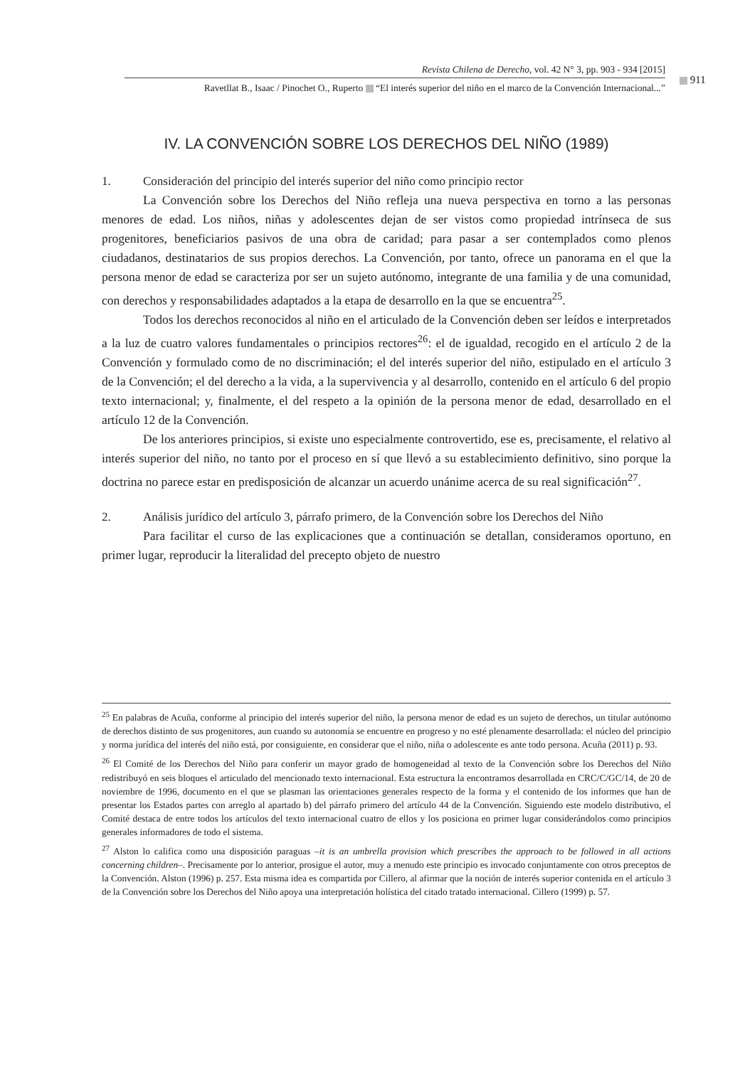Revista Chilena de Derecho, vol. 42 N° 3, pp. 903 - 934 [2015]
Ravetllat B., Isaac / Pinochet O., Ruperto “El interés superior del niño en el marco de la Convención Internacional...”
911
IV. LA CONVENCIÓN SOBRE LOS DERECHOS DEL NIÑO (1989)
1. Consideración del principio del interés superior del niño como principio rector
La Convención sobre los Derechos del Niño refleja una nueva perspectiva en torno a las personas menores de edad. Los niños, niñas y adolescentes dejan de ser vistos como propiedad intrínseca de sus progenitores, beneficiarios pasivos de una obra de caridad; para pasar a ser contemplados como plenos ciudadanos, destinatarios de sus propios derechos. La Convención, por tanto, ofrece un panorama en el que la persona menor de edad se caracteriza por ser un sujeto autónomo, integrante de una familia y de una comunidad, con derechos y responsabilidades adaptados a la etapa de desarrollo en la que se encuentra<sup>25</sup>.
Todos los derechos reconocidos al niño en el articulado de la Convención deben ser leídos e interpretados a la luz de cuatro valores fundamentales o principios rectores<sup>26</sup>: el de igualdad, recogido en el artículo 2 de la Convención y formulado como de no discriminación; el del interés superior del niño, estipulado en el artículo 3 de la Convención; el del derecho a la vida, a la supervivencia y al desarrollo, contenido en el artículo 6 del propio texto internacional; y, finalmente, el del respeto a la opinión de la persona menor de edad, desarrollado en el artículo 12 de la Convención.
De los anteriores principios, si existe uno especialmente controvertido, ese es, precisamente, el relativo al interés superior del niño, no tanto por el proceso en sí que llevó a su establecimiento definitivo, sino porque la doctrina no parece estar en predisposición de alcanzar un acuerdo unánime acerca de su real significación<sup>27</sup>.
2. Análisis jurídico del artículo 3, párrafo primero, de la Convención sobre los Derechos del Niño
Para facilitar el curso de las explicaciones que a continuación se detallan, consideramos oportuno, en primer lugar, reproducir la literalidad del precepto objeto de nuestro
<sup>25</sup> En palabras de Acuña, conforme al principio del interés superior del niño, la persona menor de edad es un sujeto de derechos, un titular autónomo de derechos distinto de sus progenitores, aun cuando su autonomía se encuentre en progreso y no esté plenamente desarrollada: el núcleo del principio y norma jurídica del interés del niño está, por consiguiente, en considerar que el niño, niña o adolescente es ante todo persona. Acuña (2011) p. 93.
<sup>26</sup> El Comité de los Derechos del Niño para conferir un mayor grado de homogeneidad al texto de la Convención sobre los Derechos del Niño redistribuyó en seis bloques el articulado del mencionado texto internacional. Esta estructura la encontramos desarrollada en CRC/C/GC/14, de 20 de noviembre de 1996, documento en el que se plasman las orientaciones generales respecto de la forma y el contenido de los informes que han de presentar los Estados partes con arreglo al apartado b) del párrafo primero del artículo 44 de la Convención. Siguiendo este modelo distributivo, el Comité destaca de entre todos los artículos del texto internacional cuatro de ellos y los posiciona en primer lugar considerándolos como principios generales informadores de todo el sistema.
<sup>27</sup> Alston lo califica como una disposición paraguas –it is an umbrella provision which prescribes the approach to be followed in all actions concerning children–. Precisamente por lo anterior, prosigue el autor, muy a menudo este principio es invocado conjuntamente con otros preceptos de la Convención. Alston (1996) p. 257. Esta misma idea es compartida por Cillero, al afirmar que la noción de interés superior contenida en el artículo 3 de la Convención sobre los Derechos del Niño apoya una interpretación holística del citado tratado internacional. Cillero (1999) p. 57.